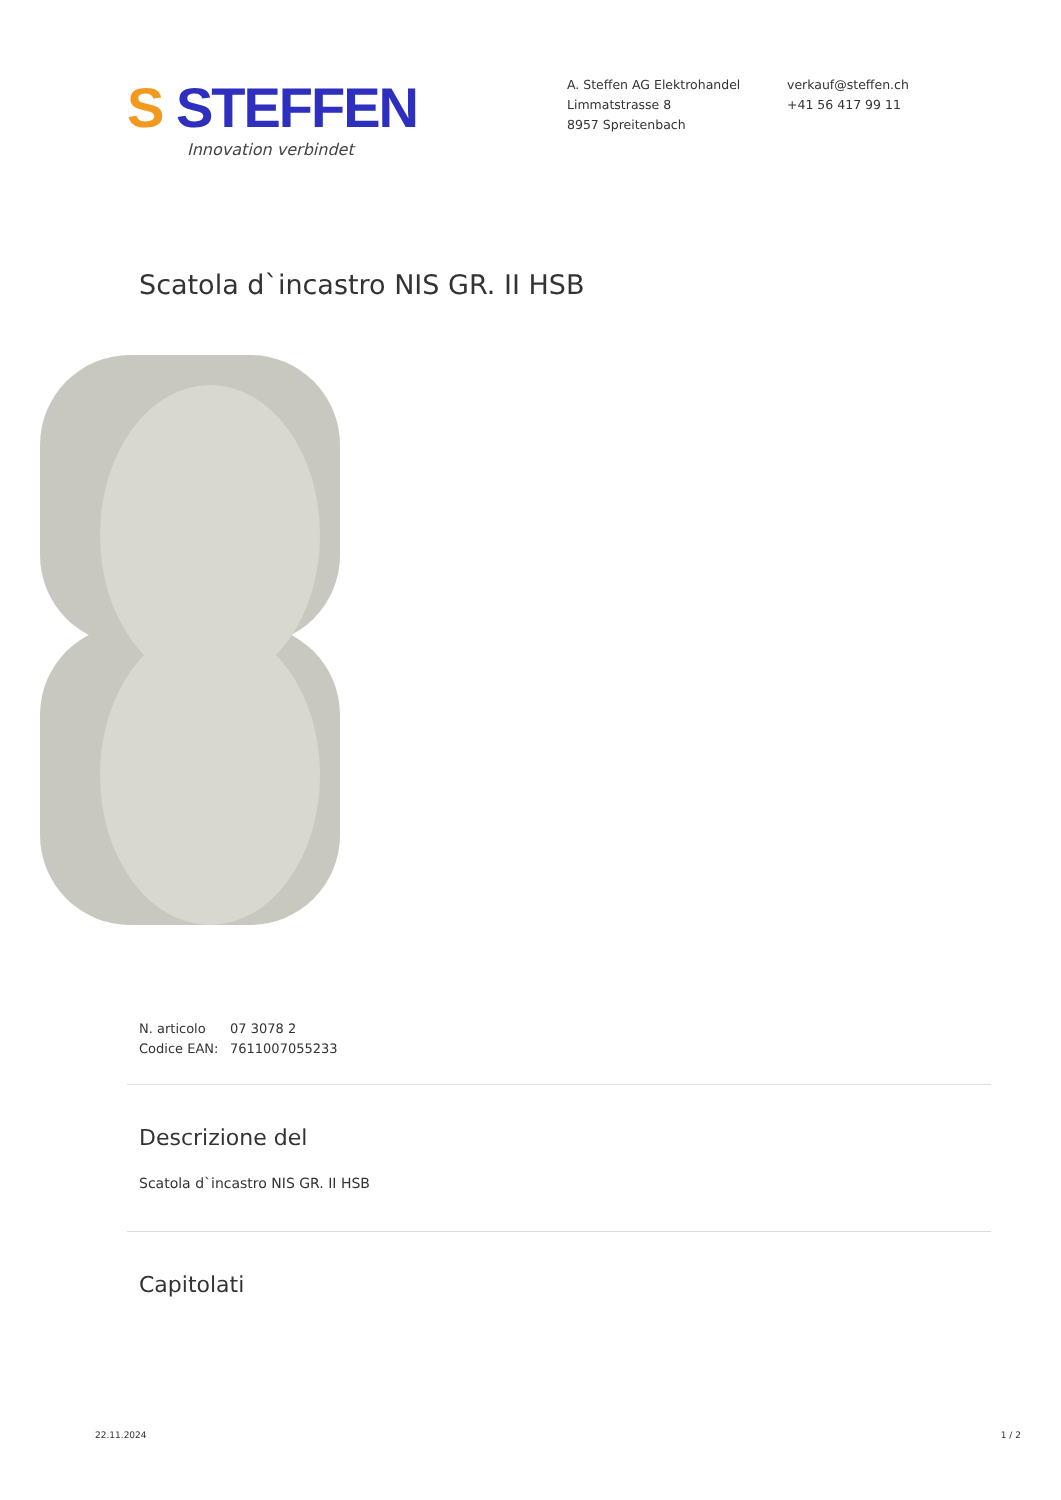S STEFFEN
Innovation verbindet
A. Steffen AG Elektrohandel
Limmatstrasse 8
8957 Spreitenbach
verkauf@steffen.ch
+41 56 417 99 11
Scatola d`incastro NIS GR. II HSB
N. articolo 07 3078 2
Codice EAN: 7611007055233
Descrizione del
Scatola d`incastro NIS GR. II HSB
Capitolati
22.11.2024 1 / 2